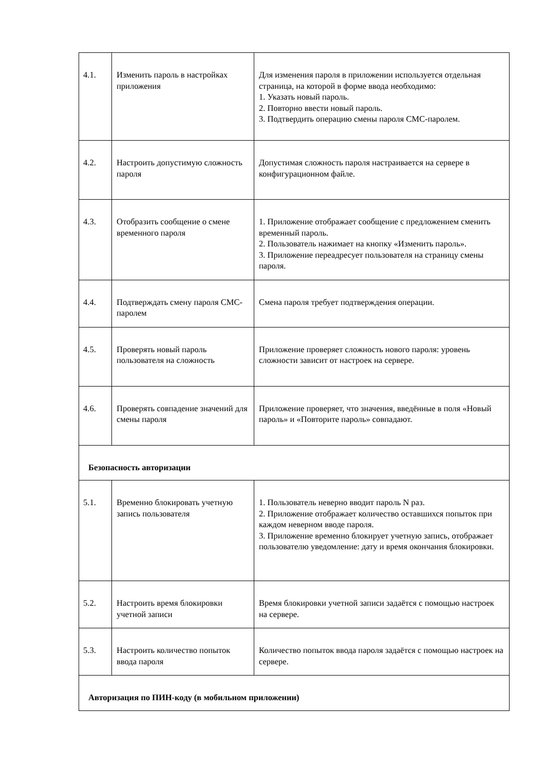| 4.1. | Изменить пароль в настройках приложения | Для изменения пароля в приложении используется отдельная страница, на которой в форме ввода необходимо: 1. Указать новый пароль. 2. Повторно ввести новый пароль. 3. Подтвердить операцию смены пароля СМС-паролем. |
| 4.2. | Настроить допустимую сложность пароля | Допустимая сложность пароля настраивается на сервере в конфигурационном файле. |
| 4.3. | Отобразить сообщение о смене временного пароля | 1. Приложение отображает сообщение с предложением сменить временный пароль. 2. Пользователь нажимает на кнопку «Изменить пароль». 3. Приложение переадресует пользователя на страницу смены пароля. |
| 4.4. | Подтверждать смену пароля СМС-паролем | Смена пароля требует подтверждения операции. |
| 4.5. | Проверять новый пароль пользователя на сложность | Приложение проверяет сложность нового пароля: уровень сложности зависит от настроек на сервере. |
| 4.6. | Проверять совпадение значений для смены пароля | Приложение проверяет, что значения, введённые в поля «Новый пароль» и «Повторите пароль» совпадают. |
| Безопасность авторизации | | |
| 5.1. | Временно блокировать учетную запись пользователя | 1. Пользователь неверно вводит пароль N раз. 2. Приложение отображает количество оставшихся попыток при каждом неверном вводе пароля. 3. Приложение временно блокирует учетную запись, отображает пользователю уведомление: дату и время окончания блокировки. |
| 5.2. | Настроить время блокировки учетной записи | Время блокировки учетной записи задаётся с помощью настроек на сервере. |
| 5.3. | Настроить количество попыток ввода пароля | Количество попыток ввода пароля задаётся с помощью настроек на сервере. |
| Авторизация по ПИН-коду (в мобильном приложении) | | |